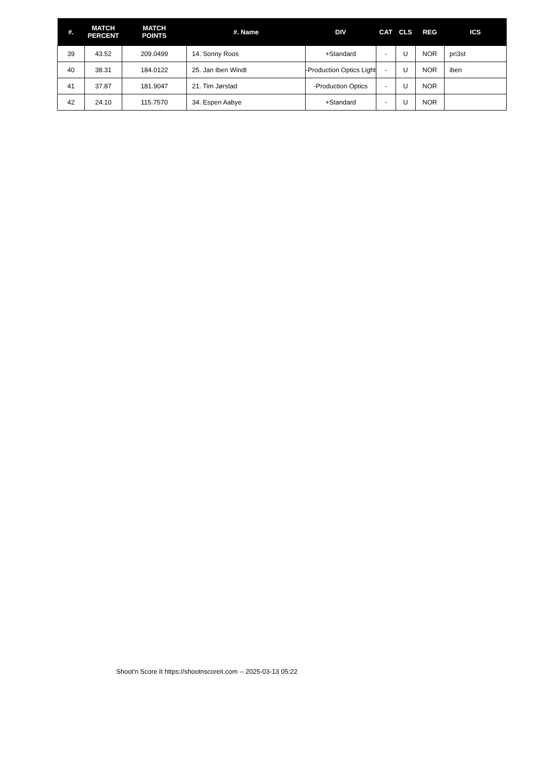| #. | MATCH PERCENT | MATCH POINTS | #. Name | DIV | CAT | CLS | REG | ICS |
| --- | --- | --- | --- | --- | --- | --- | --- | --- |
| 39 | 43.52 | 209.0499 | 14. Sonny Roos | +Standard | - | U | NOR | pri3st |
| 40 | 38.31 | 184.0122 | 25. Jan Iben Windt | -Production Optics Light | - | U | NOR | iben |
| 41 | 37.87 | 181.9047 | 21. Tim Jørstad | -Production Optics | - | U | NOR | |
| 42 | 24.10 | 115.7570 | 34. Espen Aabye | +Standard | - | U | NOR | |
Shoot'n Score It https://shootnscoreit.com -- 2025-03-13 05:22